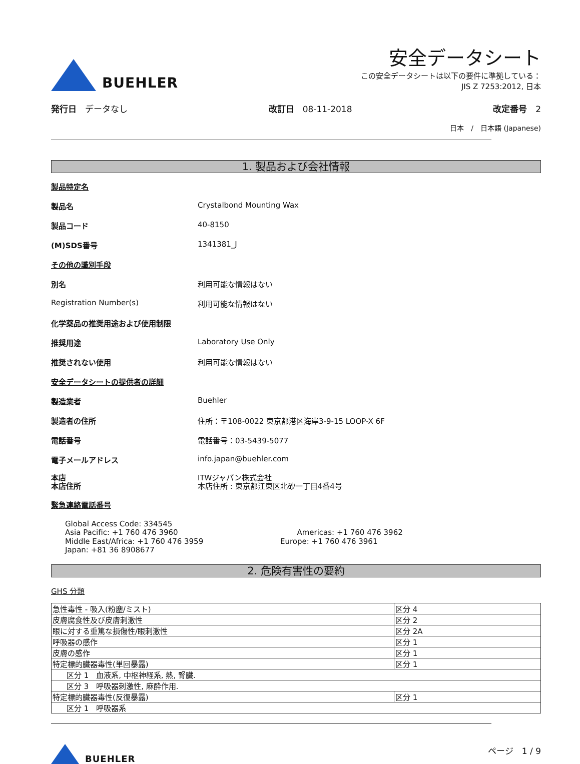BUEHLER
安全データシート
この安全データシートは以下の要件に準拠している：
JIS Z 7253:2012, 日本
発行日　データなし 改訂日　08-11-2018 改定番号　2
日本　/　日本語 (Japanese)
1. 製品および会社情報
製品特定名
製品名 Crystalbond Mounting Wax
製品コード 40-8150
(M)SDS番号 1341381_J
その他の識別手段
別名 利用可能な情報はない
Registration Number(s) 利用可能な情報はない
化学薬品の推奨用途および使用制限
推奨用途 Laboratory Use Only
推奨されない使用 利用可能な情報はない
安全データシートの提供者の詳細
製造業者 Buehler
製造者の住所 住所：〒108-0022 東京都港区海岸3-9-15 LOOP-X 6F
電話番号 電話番号：03-5439-5077
電子メールアドレス info.japan@buehler.com
本店
本店住所 ITWジャパン株式会社
本店住所 : 東京都江東区北砂一丁目4番4号
緊急連絡電話番号
Global Access Code: 334545
Asia Pacific: +1 760 476 3960
Middle East/Africa: +1 760 476 3959
Japan: +81 36 8908677
Americas: +1 760 476 3962
Europe: +1 760 476 3961
2. 危険有害性の要約
GHS 分類
| 急性毒性 - 吸入(粉塵/ミスト) | 区分 4 |
| 皮膚腐食性及び皮膚刺激性 | 区分 2 |
| 眼に対する重篤な損傷性/眼刺激性 | 区分 2A |
| 呼吸器の感作 | 区分 1 |
| 皮膚の感作 | 区分 1 |
| 特定標的臓器毒性(単回暴露) | 区分 1 |
| 区分 1 血液系, 中枢神経系, 熱, 腎臓. | |
| 区分 3 呼吸器刺激性, 麻酔作用. | |
| 特定標的臓器毒性(反復暴露) | 区分 1 |
| 区分 1 呼吸器系 | |
BUEHLER ページ　1 / 9